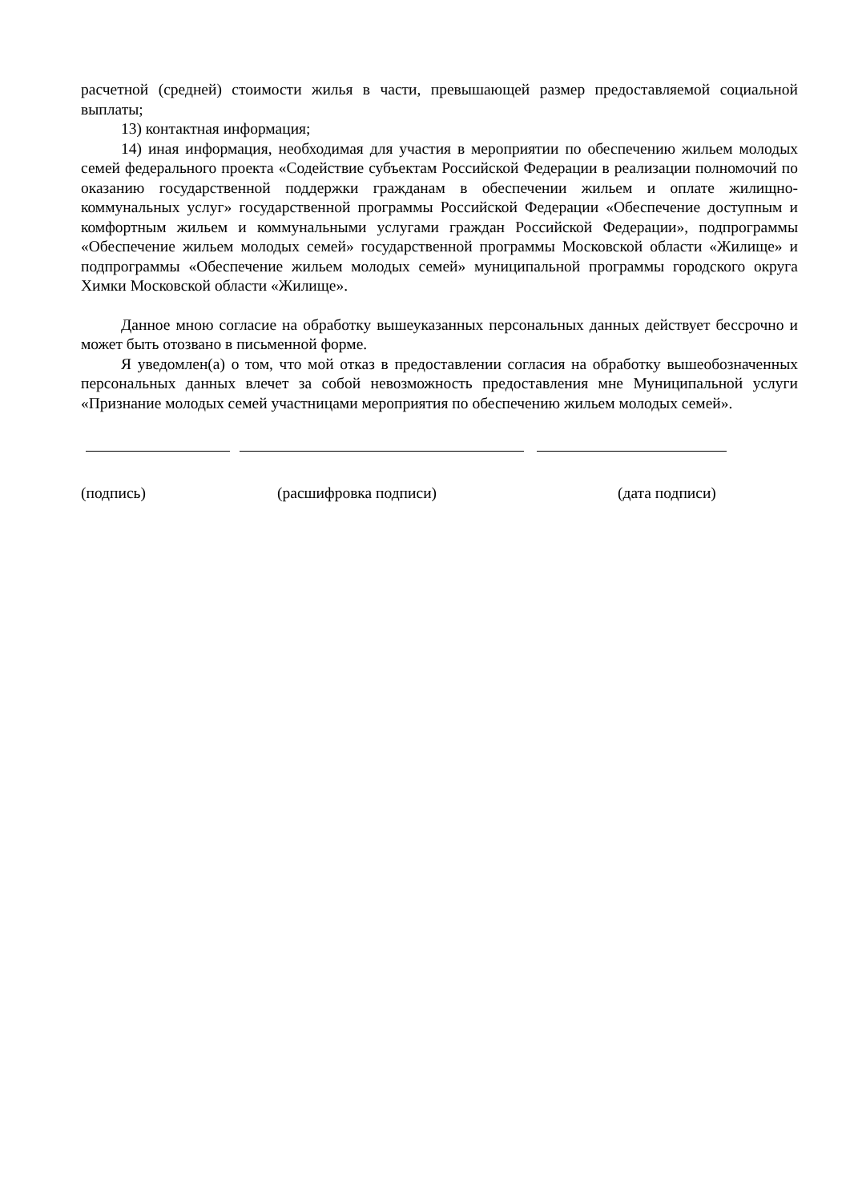расчетной (средней) стоимости жилья в части, превышающей размер предоставляемой социальной выплаты;
13) контактная информация;
14) иная информация, необходимая для участия в мероприятии по обеспечению жильем молодых семей федерального проекта «Содействие субъектам Российской Федерации в реализации полномочий по оказанию государственной поддержки гражданам в обеспечении жильем и оплате жилищно-коммунальных услуг» государственной программы Российской Федерации «Обеспечение доступным и комфортным жильем и коммунальными услугами граждан Российской Федерации», подпрограммы «Обеспечение жильем молодых семей» государственной программы Московской области «Жилище» и подпрограммы «Обеспечение жильем молодых семей» муниципальной программы городского округа Химки Московской области «Жилище».
Данное мною согласие на обработку вышеуказанных персональных данных действует бессрочно и может быть отозвано в письменной форме.
Я уведомлен(а) о том, что мой отказ в предоставлении согласия на обработку вышеобозначенных персональных данных влечет за собой невозможность предоставления мне Муниципальной услуги «Признание молодых семей участницами мероприятия по обеспечению жильем молодых семей».
(подпись) (расшифровка подписи) (дата подписи)